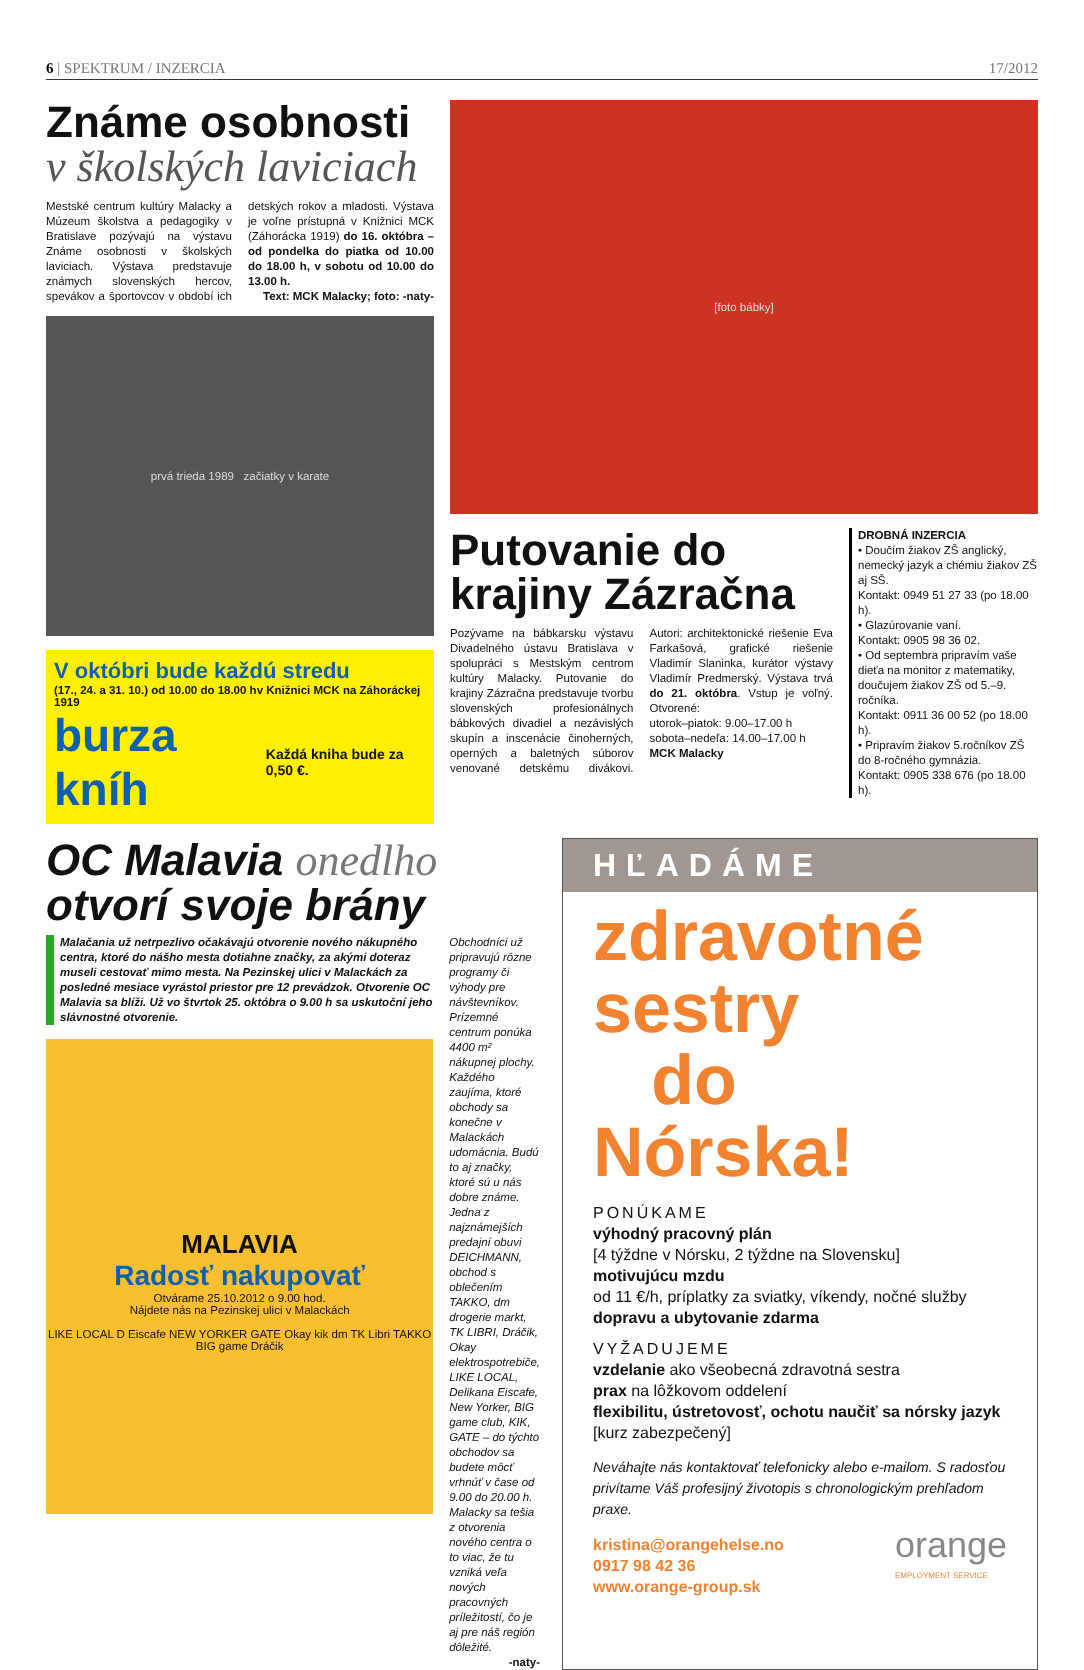6 | SPEKTRUM / INZERCIA 17/2012
Známe osobnosti
v školských laviciach
Mestské centrum kultúry Malacky a Múzeum školstva a pedagogiky v Bratislave pozývajú na výstavu Známe osobnosti v školských laviciach. Výstava predstavuje známych slovenských hercov, spevákov a športovcov v období ich detských rokov a mladosti. Výstava je voľne prístupná v Knižnici MCK (Záhorácka 1919) do 16. októbra – od pondelka do piatka od 10.00 do 18.00 h, v sobotu od 10.00 do 13.00 h.
Text: MCK Malacky; foto: -naty-
prvá trieda 1989 začiatky v karate
V októbri bude každú stredu
(17., 24. a 31. 10.) od 10.00 do 18.00 hv Knižnici MCK na Záhoráckej 1919
burza kníh Každá kniha bude za 0,50 €.
[foto bábky]
Putovanie do krajiny Zázračna
Pozývame na bábkarsku výstavu Divadelného ústavu Bratislava v spolupráci s Mestským centrom kultúry Malacky. Putovanie do krajiny Zázračna predstavuje tvorbu slovenských profesionálnych bábkových divadiel a nezávislých skupín a inscenácie činoherných, operných a baletných súborov venované detskému divákovi. Autori: architektonické riešenie Eva Farkašová, grafické riešenie Vladimír Slaninka, kurátor výstavy Vladimír Predmerský. Výstava trvá do 21. októbra. Vstup je voľný. Otvorené:
utorok–piatok: 9.00–17.00 h
sobota–nedeľa: 14.00–17.00 h
MCK Malacky
DROBNÁ INZERCIA
• Doučím žiakov ZŠ anglický, nemecký jazyk a chémiu žiakov ZŠ aj SŠ.
Kontakt: 0949 51 27 33 (po 18.00 h).
• Glazúrovanie vaní.
Kontakt: 0905 98 36 02.
• Od septembra pripravím vaše dieťa na monitor z matematiky, doučujem žiakov ZŠ od 5.–9. ročníka.
Kontakt: 0911 36 00 52 (po 18.00 h).
• Pripravím žiakov 5.ročníkov ZŠ do 8-ročného gymnázia.
Kontakt: 0905 338 676 (po 18.00 h).
OC Malavia onedlho
otvorí svoje brány
Malačania už netrpezlivo očakávajú otvorenie nového nákupného centra, ktoré do nášho mesta dotiahne značky, za akými doteraz museli cestovať mimo mesta. Na Pezinskej ulici v Malackách za posledné mesiace vyrástol priestor pre 12 prevádzok. Otvorenie OC Malavia sa blíži. Už vo štvrtok 25. októbra o 9.00 h sa uskutoční jeho slávnostné otvorenie.
MALAVIA
Radosť nakupovať
Otvárame 25.10.2012 o 9.00 hod.
Nájdete nás na Pezinskej ulici v Malackách
LIKE LOCAL D Eiscafe NEW YORKER GATE Okay kik dm TK Libri TAKKO BIG game Dráčik
Obchodníci už pripravujú rôzne programy či výhody pre návštevníkov. Prízemné centrum ponúka 4400 m² nákupnej plochy. Každého zaujíma, ktoré obchody sa konečne v Malackách udomácnia. Budú to aj značky, ktoré sú u nás dobre známe. Jedna z najznámejších predajní obuvi DEICHMANN, obchod s oblečením TAKKO, dm drogerie markt, TK LIBRI, Dráčik, Okay elektrospotrebiče, LIKE LOCAL, Delikana Eiscafe, New Yorker, BIG game club, KIK, GATE – do týchto obchodov sa budete môcť vrhnúť v čase od 9.00 do 20.00 h. Malacky sa tešia z otvorenia nového centra o to viac, že tu vzniká veľa nových pracovných príležitostí, čo je aj pre náš región dôležité.
-naty-
HĽADÁME
zdravotné
sestry
do Nórska!
PONÚKAME
výhodný pracovný plán
[4 týždne v Nórsku, 2 týždne na Slovensku]
motivujúcu mzdu
od 11 €/h, príplatky za sviatky, víkendy, nočné služby
dopravu a ubytovanie zdarma
VYŽADUJEME
vzdelanie ako všeobecná zdravotná sestra
prax na lôžkovom oddelení
flexibilitu, ústretovosť, ochotu naučiť sa nórsky jazyk
[kurz zabezpečený]
Neváhajte nás kontaktovať telefonicky alebo e-mailom. S radosťou privítame Váš profesijný životopis s chronologickým prehľadom praxe.
kristina@orangehelse.no
0917 98 42 36
www.orange-group.sk orange
EMPLOYMENT SERVICE